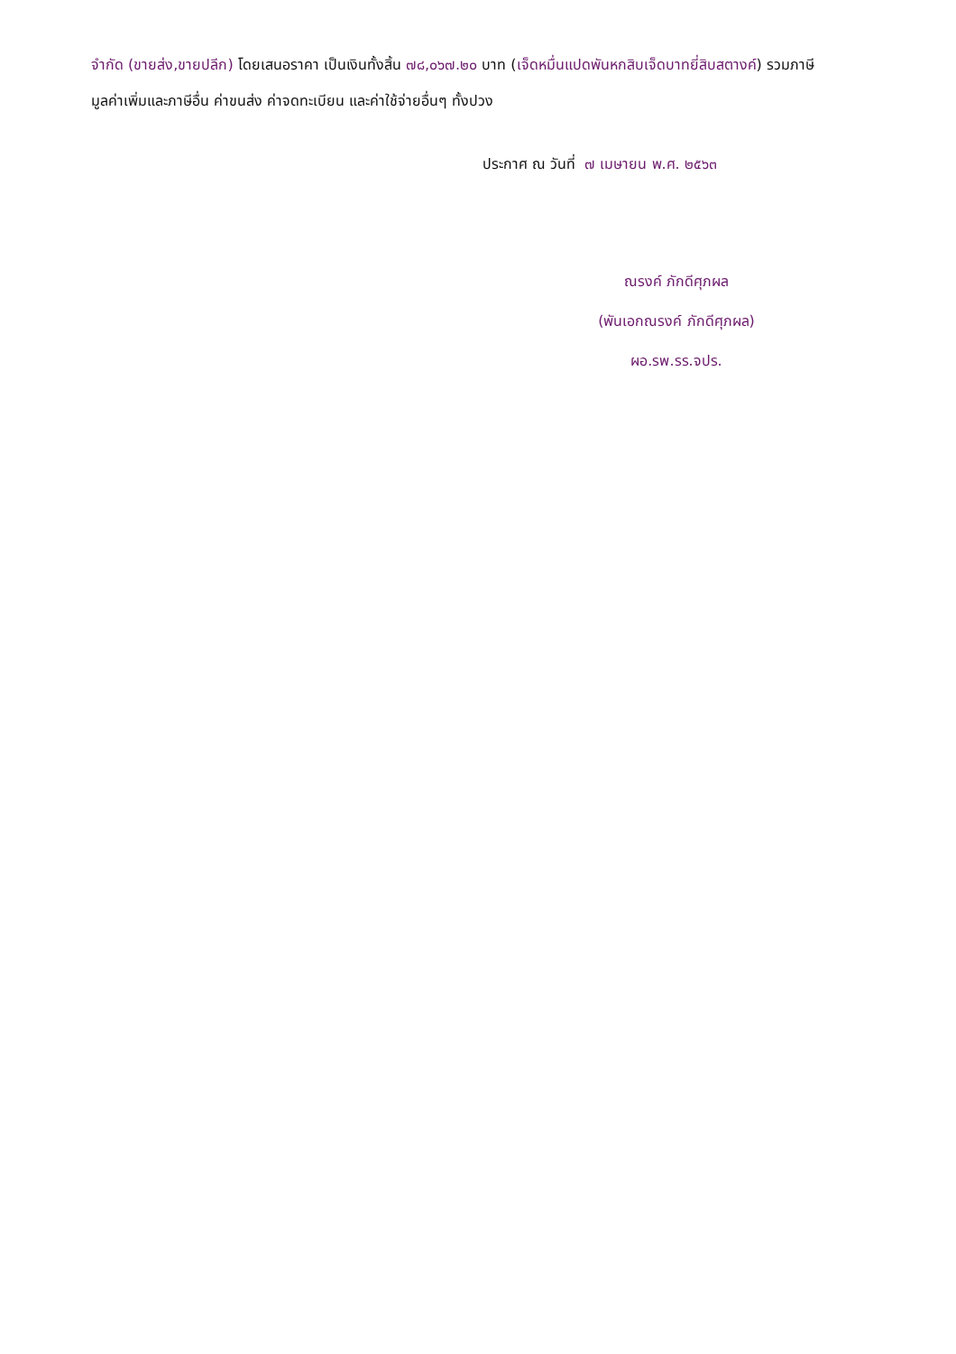จำกัด (ขายส่ง,ขายปลีก) โดยเสนอราคา เป็นเงินทั้งสิ้น ๗๘,๐๖๗.๒๐ บาท (เจ็ดหมื่นแปดพันหกสิบเจ็ดบาทยี่สิบสตางค์) รวมภาษีมูลค่าเพิ่มและภาษีอื่น ค่าขนส่ง ค่าจดทะเบียน และค่าใช้จ่ายอื่นๆ ทั้งปวง
ประกาศ ณ วันที่ ๗ เมษายน พ.ศ. ๒๕๖๓
ณรงค์ ภักดีศุภผล
(พันเอกณรงค์ ภักดีศุภผล)
ผอ.รพ.รร.จปร.